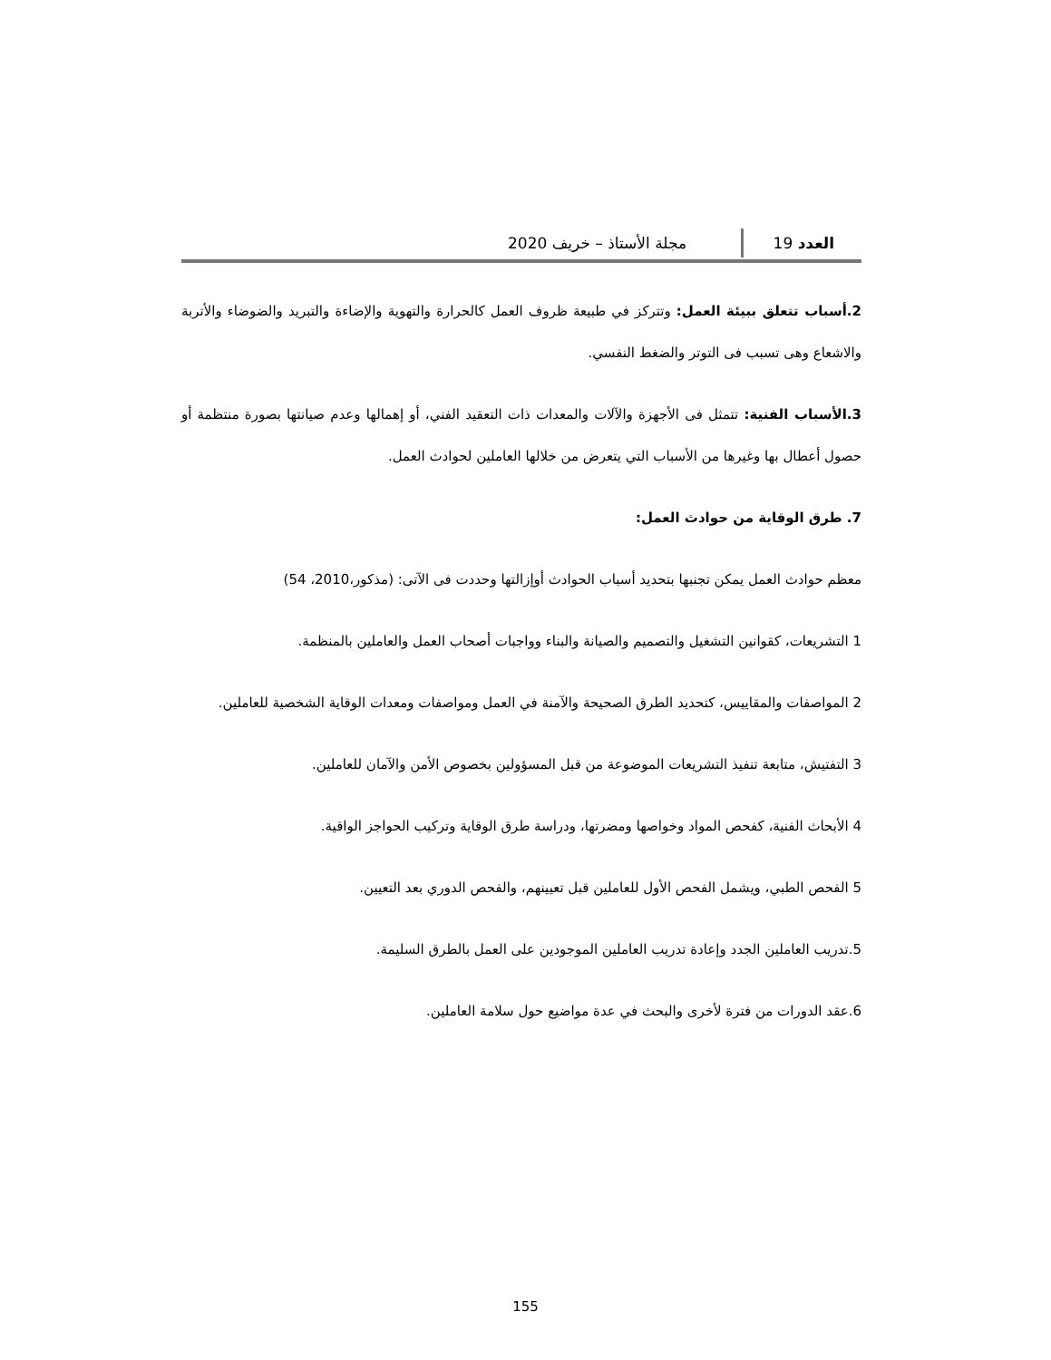العدد 19
مجلة الأستاذ – خريف 2020
2.أسباب تتعلق ببيئة العمل: وتتركز في طبيعة ظروف العمل كالحرارة والتهوية والإضاءة والتبريد والضوضاء والأتربة والاشعاع وهى تسبب فى التوتر والضغط النفسي.
3.الأسباب الفنية: تتمثل فى الأجهزة والآلات والمعدات ذات التعقيد الفني، أو إهمالها وعدم صيانتها بصورة منتظمة أو حصول أعطال بها وغيرها من الأسباب التي يتعرض من خلالها العاملين لحوادث العمل.
7. طرق الوقاية من حوادث العمل:
معظم حوادث العمل يمكن تجنبها بتحديد أسباب الحوادث أوإزالتها وحددت فى الآتى: (مذكور،2010، 54)
1 التشريعات، كقوانين التشغيل والتصميم والصيانة والبناء وواجبات أصحاب العمل والعاملين بالمنظمة.
2 المواصفات والمقاييس، كتحديد الطرق الصحيحة والآمنة في العمل ومواصفات ومعدات الوقاية الشخصية للعاملين.
3 التفتيش، متابعة تنفيذ التشريعات الموضوعة من قبل المسؤولين بخصوص الأمن والآمان للعاملين.
4 الأبحاث الفنية، كفحص المواد وخواصها ومضرتها، ودراسة طرق الوقاية وتركيب الحواجز الواقية.
5 الفحص الطبي، ويشمل الفحص الأول للعاملين قبل تعيينهم، والفحص الدوري بعد التعيين.
5.تدريب العاملين الجدد وإعادة تدريب العاملين الموجودين على العمل بالطرق السليمة.
6.عقد الدورات من فترة لأخرى والبحث في عدة مواضيع حول سلامة العاملين.
155